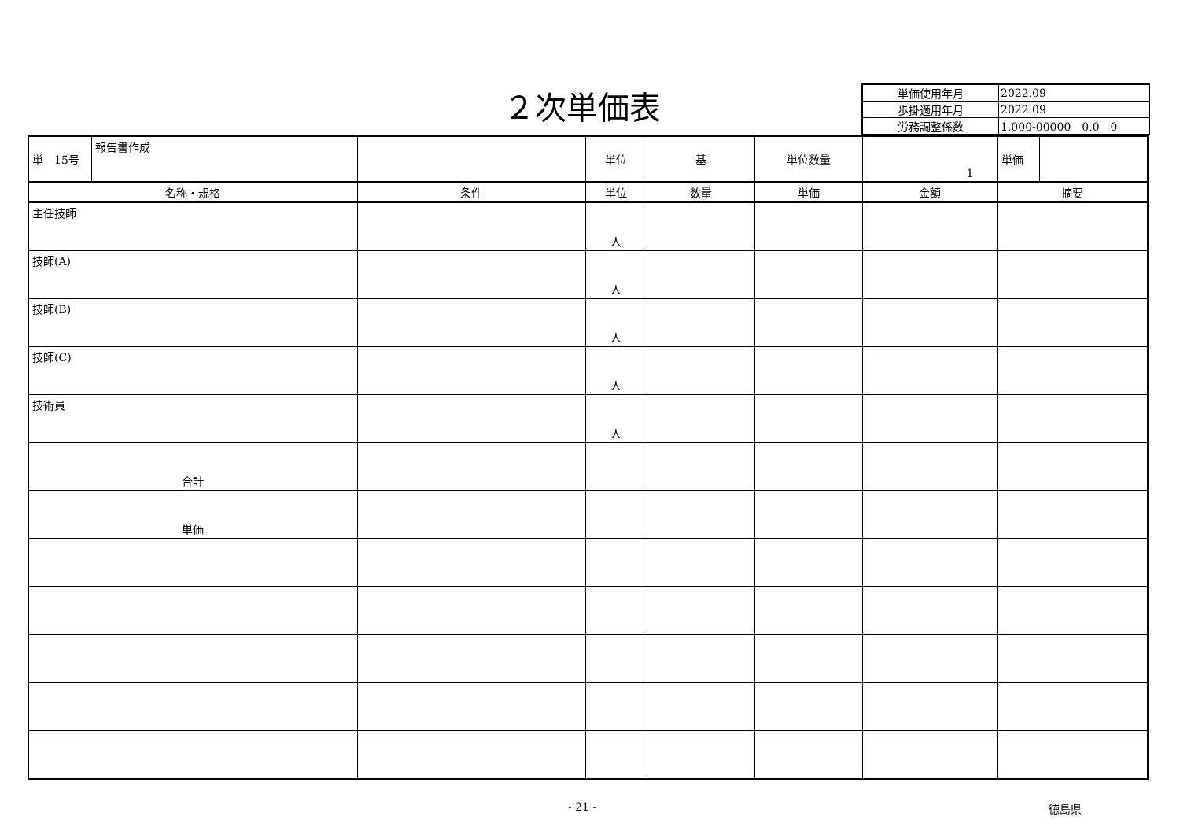２次単価表
| 単価使用年月 | 2022.09 |
| 歩掛適用年月 | 2022.09 |
| 労務調整係数 | 1.000-00000 0.0 0 |
| 単 15号 | 報告書作成 | | 単位 | 基 | 単位数量 | 1 | 単価 | |
| 名称・規格 | | 条件 | 単位 | 数量 | 単価 | 金額 | 摘要 | |
| 主任技師 | | | 人 | | | | | |
| 技師(A) | | | 人 | | | | | |
| 技師(B) | | | 人 | | | | | |
| 技師(C) | | | 人 | | | | | |
| 技術員 | | | 人 | | | | | |
| 合計 | | | | | | | | |
| 単価 | | | | | | | | |
- 21 - 徳島県